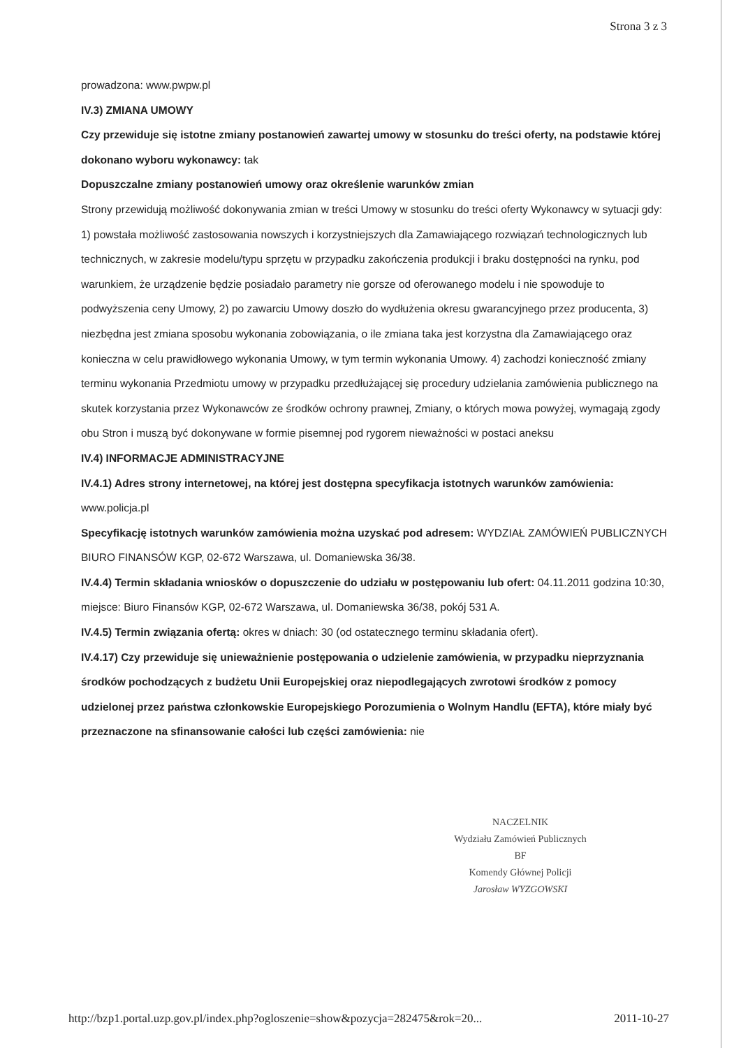Strona 3 z 3
prowadzona: www.pwpw.pl
IV.3) ZMIANA UMOWY
Czy przewiduje się istotne zmiany postanowień zawartej umowy w stosunku do treści oferty, na podstawie której dokonano wyboru wykonawcy: tak
Dopuszczalne zmiany postanowień umowy oraz określenie warunków zmian
Strony przewidują możliwość dokonywania zmian w treści Umowy w stosunku do treści oferty Wykonawcy w sytuacji gdy: 1) powstała możliwość zastosowania nowszych i korzystniejszych dla Zamawiającego rozwiązań technologicznych lub technicznych, w zakresie modelu/typu sprzętu w przypadku zakończenia produkcji i braku dostępności na rynku, pod warunkiem, że urządzenie będzie posiadało parametry nie gorsze od oferowanego modelu i nie spowoduje to podwyższenia ceny Umowy, 2) po zawarciu Umowy doszło do wydłużenia okresu gwarancyjnego przez producenta, 3) niezbędna jest zmiana sposobu wykonania zobowiązania, o ile zmiana taka jest korzystna dla Zamawiającego oraz konieczna w celu prawidłowego wykonania Umowy, w tym termin wykonania Umowy. 4) zachodzi konieczność zmiany terminu wykonania Przedmiotu umowy w przypadku przedłużającej się procedury udzielania zamówienia publicznego na skutek korzystania przez Wykonawców ze środków ochrony prawnej, Zmiany, o których mowa powyżej, wymagają zgody obu Stron i muszą być dokonywane w formie pisemnej pod rygorem nieważności w postaci aneksu
IV.4) INFORMACJE ADMINISTRACYJNE
IV.4.1) Adres strony internetowej, na której jest dostępna specyfikacja istotnych warunków zamówienia: www.policja.pl
Specyfikację istotnych warunków zamówienia można uzyskać pod adresem: WYDZIAŁ ZAMÓWIEŃ PUBLICZNYCH BIURO FINANSÓW KGP, 02-672 Warszawa, ul. Domaniewska 36/38.
IV.4.4) Termin składania wniosków o dopuszczenie do udziału w postępowaniu lub ofert: 04.11.2011 godzina 10:30, miejsce: Biuro Finansów KGP, 02-672 Warszawa, ul. Domaniewska 36/38, pokój 531 A.
IV.4.5) Termin związania ofertą: okres w dniach: 30 (od ostatecznego terminu składania ofert).
IV.4.17) Czy przewiduje się unieważnienie postępowania o udzielenie zamówienia, w przypadku nieprzyznania środków pochodzących z budżetu Unii Europejskiej oraz niepodlegających zwrotowi środków z pomocy udzielonej przez państwa członkowskie Europejskiego Porozumienia o Wolnym Handlu (EFTA), które miały być przeznaczone na sfinansowanie całości lub części zamówienia: nie
NACZELNIK
Wydziału Zamówień Publicznych
BF
Komendy Głównej Policji
Jarosław WYZGOWSKI
http://bzp1.portal.uzp.gov.pl/index.php?ogloszenie=show&pozycja=282475&rok=20... 2011-10-27